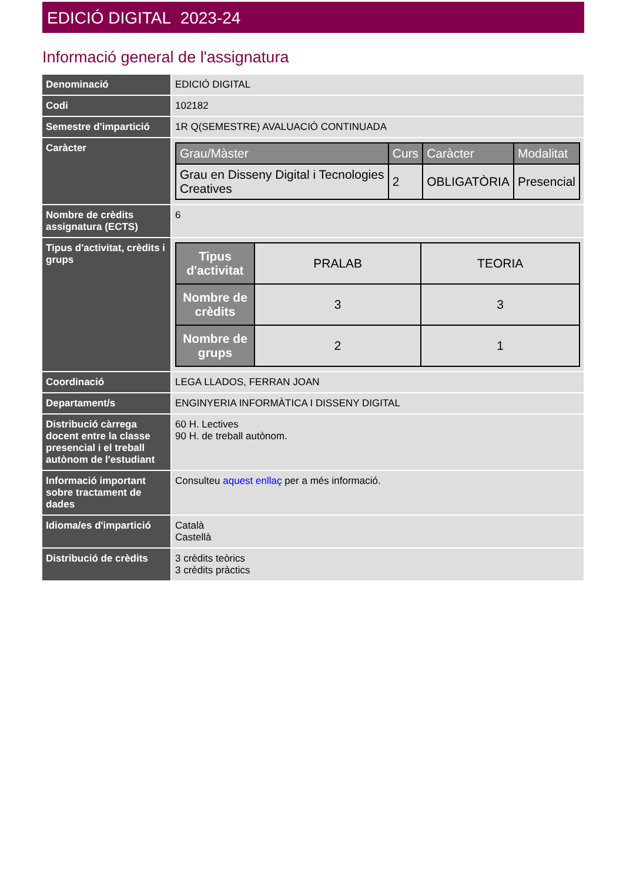EDICIÓ DIGITAL 2023-24
Informació general de l'assignatura
| Denominació | EDICIÓ DIGITAL |
| Codi | 102182 |
| Semestre d'impartició | 1R Q(SEMESTRE) AVALUACIÓ CONTINUADA |
| Caràcter | / Grau/Màster / Curs / Caràcter / Modalitat / / --- / --- / --- / --- / / Grau en Disseny Digital i Tecnologies Creatives / 2 / OBLIGATÒRIA / Presencial / |
| Nombre de crèdits assignatura (ECTS) | 6 |
| Tipus d'activitat, crèdits i grups | / Tipus d'activitat / PRALAB / TEORIA / / Nombre de crèdits / 3 / 3 / / Nombre de grups / 2 / 1 / |
| Coordinació | LEGA LLADOS, FERRAN JOAN |
| Departament/s | ENGINYERIA INFORMÀTICA I DISSENY DIGITAL |
| Distribució càrrega docent entre la classe presencial i el treball autònom de l'estudiant | 60 H. Lectives 90 H. de treball autònom. |
| Informació important sobre tractament de dades | Consulteu aquest enllaç per a més informació. |
| Idioma/es d'impartició | Català Castellà |
| Distribució de crèdits | 3 crèdits teòrics 3 crèdits pràctics |